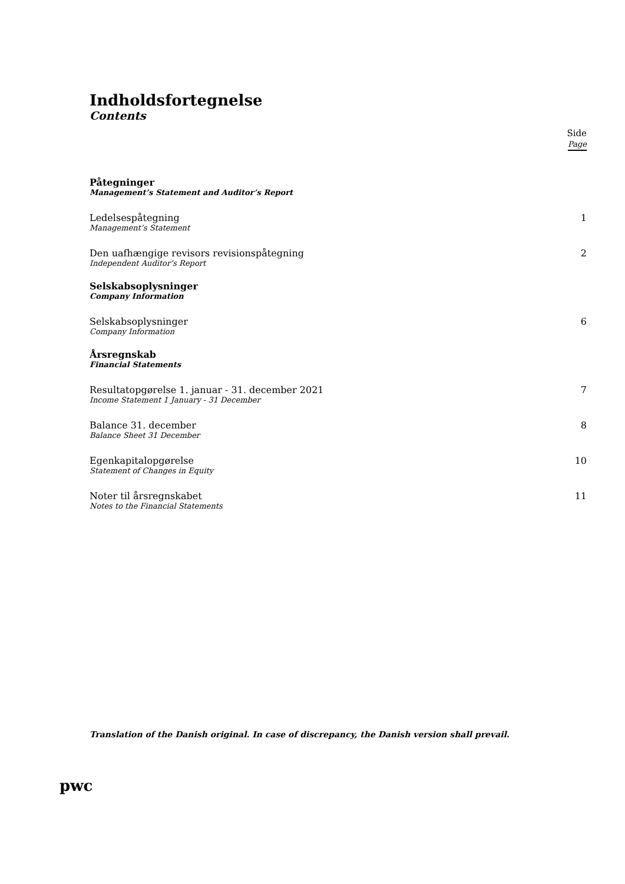Indholdsfortegnelse
Contents
Side
Page
Påtegninger
Management’s Statement and Auditor’s Report
Ledelsespåtegning
Management’s Statement
1
Den uafhængige revisors revisionspåtegning
Independent Auditor’s Report
2
Selskabsoplysninger
Company Information
Selskabsoplysninger
Company Information
6
Årsregnskab
Financial Statements
Resultatopgørelse 1. januar - 31. december 2021
Income Statement 1 January - 31 December
7
Balance 31. december
Balance Sheet 31 December
8
Egenkapitalopgørelse
Statement of Changes in Equity
10
Noter til årsregnskabet
Notes to the Financial Statements
11
Translation of the Danish original. In case of discrepancy, the Danish version shall prevail.
pwc